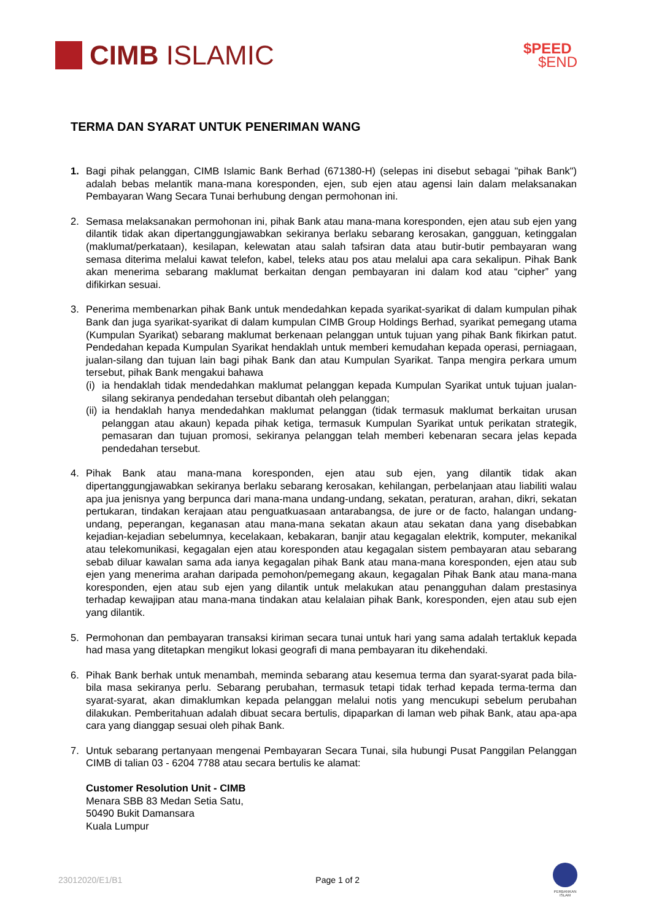CIMB ISLAMIC
$PEED
$END
TERMA DAN SYARAT UNTUK PENERIMAN WANG
1. Bagi pihak pelanggan, CIMB Islamic Bank Berhad (671380-H) (selepas ini disebut sebagai "pihak Bank") adalah bebas melantik mana-mana koresponden, ejen, sub ejen atau agensi lain dalam melaksanakan Pembayaran Wang Secara Tunai berhubung dengan permohonan ini.
2. Semasa melaksanakan permohonan ini, pihak Bank atau mana-mana koresponden, ejen atau sub ejen yang dilantik tidak akan dipertanggungjawabkan sekiranya berlaku sebarang kerosakan, gangguan, ketinggalan (maklumat/perkataan), kesilapan, kelewatan atau salah tafsiran data atau butir-butir pembayaran wang semasa diterima melalui kawat telefon, kabel, teleks atau pos atau melalui apa cara sekalipun. Pihak Bank akan menerima sebarang maklumat berkaitan dengan pembayaran ini dalam kod atau “cipher” yang difikirkan sesuai.
3. Penerima membenarkan pihak Bank untuk mendedahkan kepada syarikat-syarikat di dalam kumpulan pihak Bank dan juga syarikat-syarikat di dalam kumpulan CIMB Group Holdings Berhad, syarikat pemegang utama (Kumpulan Syarikat) sebarang maklumat berkenaan pelanggan untuk tujuan yang pihak Bank fikirkan patut. Pendedahan kepada Kumpulan Syarikat hendaklah untuk memberi kemudahan kepada operasi, perniagaan, jualan-silang dan tujuan lain bagi pihak Bank dan atau Kumpulan Syarikat. Tanpa mengira perkara umum tersebut, pihak Bank mengakui bahawa
(i) ia hendaklah tidak mendedahkan maklumat pelanggan kepada Kumpulan Syarikat untuk tujuan jualan-silang sekiranya pendedahan tersebut dibantah oleh pelanggan;
(ii) ia hendaklah hanya mendedahkan maklumat pelanggan (tidak termasuk maklumat berkaitan urusan pelanggan atau akaun) kepada pihak ketiga, termasuk Kumpulan Syarikat untuk perikatan strategik, pemasaran dan tujuan promosi, sekiranya pelanggan telah memberi kebenaran secara jelas kepada pendedahan tersebut.
4. Pihak Bank atau mana-mana koresponden, ejen atau sub ejen, yang dilantik tidak akan dipertanggungjawabkan sekiranya berlaku sebarang kerosakan, kehilangan, perbelanjaan atau liabiliti walau apa jua jenisnya yang berpunca dari mana-mana undang-undang, sekatan, peraturan, arahan, dikri, sekatan pertukaran, tindakan kerajaan atau penguatkuasaan antarabangsa, de jure or de facto, halangan undang-undang, peperangan, keganasan atau mana-mana sekatan akaun atau sekatan dana yang disebabkan kejadian-kejadian sebelumnya, kecelakaan, kebakaran, banjir atau kegagalan elektrik, komputer, mekanikal atau telekomunikasi, kegagalan ejen atau koresponden atau kegagalan sistem pembayaran atau sebarang sebab diluar kawalan sama ada ianya kegagalan pihak Bank atau mana-mana koresponden, ejen atau sub ejen yang menerima arahan daripada pemohon/pemegang akaun, kegagalan Pihak Bank atau mana-mana koresponden, ejen atau sub ejen yang dilantik untuk melakukan atau penangguhan dalam prestasinya terhadap kewajipan atau mana-mana tindakan atau kelalaian pihak Bank, koresponden, ejen atau sub ejen yang dilantik.
5. Permohonan dan pembayaran transaksi kiriman secara tunai untuk hari yang sama adalah tertakluk kepada had masa yang ditetapkan mengikut lokasi geografi di mana pembayaran itu dikehendaki.
6. Pihak Bank berhak untuk menambah, meminda sebarang atau kesemua terma dan syarat-syarat pada bila-bila masa sekiranya perlu. Sebarang perubahan, termasuk tetapi tidak terhad kepada terma-terma dan syarat-syarat, akan dimaklumkan kepada pelanggan melalui notis yang mencukupi sebelum perubahan dilakukan. Pemberitahuan adalah dibuat secara bertulis, dipaparkan di laman web pihak Bank, atau apa-apa cara yang dianggap sesuai oleh pihak Bank.
7. Untuk sebarang pertanyaan mengenai Pembayaran Secara Tunai, sila hubungi Pusat Panggilan Pelanggan CIMB di talian 03 - 6204 7788 atau secara bertulis ke alamat:
Customer Resolution Unit - CIMB
Menara SBB 83 Medan Setia Satu,
50490 Bukit Damansara
Kuala Lumpur
23012020/E1/B1 Page 1 of 2
PERBANKAN
ISLAM